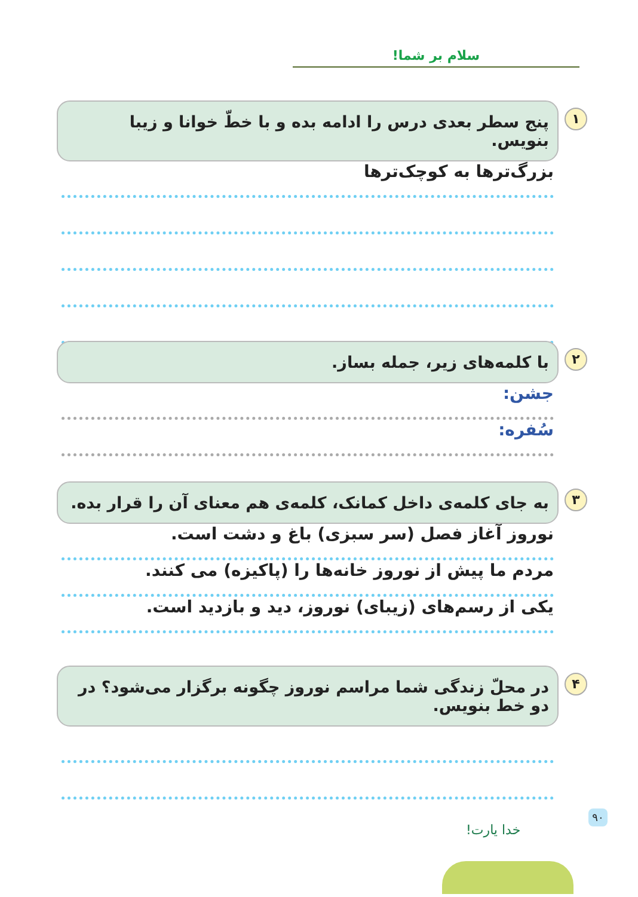سلام بر شما!
۱ پنج سطر بعدی درس را ادامه بده و با خطّ خوانا و زیبا بنویس.
بزرگ‌ترها به کوچک‌ترها
۲ با کلمه‌های زیر، جمله بساز.
جشن:
سُفره:
۳ به جای کلمه‌ی داخل کمانک، کلمه‌ی هم معنای آن را قرار بده.
نوروز آغاز فصل (سر سبزی) باغ و دشت است.
مردم ما پیش از نوروز خانه‌ها را (پاکیزه) می کنند.
یکی از رسم‌های (زیبای) نوروز، دید و بازدید است.
۴ در محلّ زندگی شما مراسم نوروز چگونه برگزار می‌شود؟ در دو خط بنویس.
۹۰
خدا یارت!